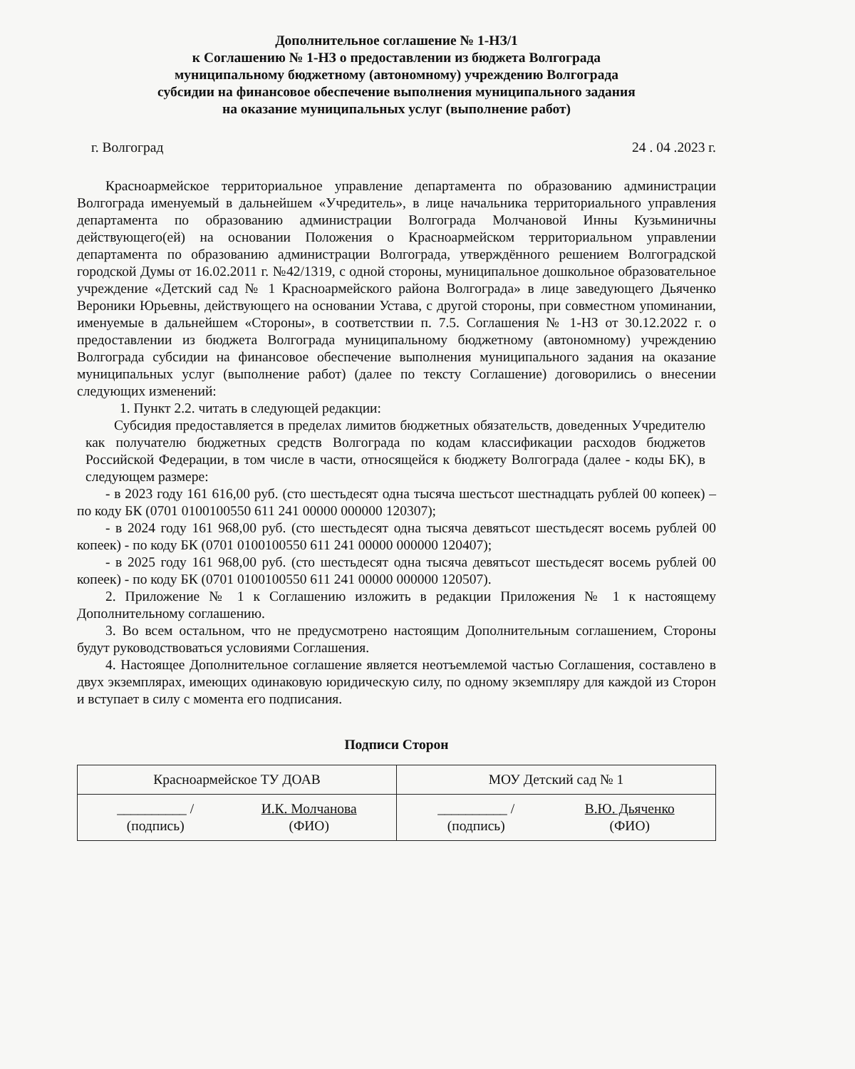Дополнительное соглашение № 1-НЗ/1
к Соглашению № 1-НЗ о предоставлении из бюджета Волгограда
муниципальному бюджетному (автономному) учреждению Волгограда
субсидии на финансовое обеспечение выполнения муниципального задания
на оказание муниципальных услуг (выполнение работ)
г. Волгоград 24 . 04 .2023 г.
Красноармейское территориальное управление департамента по образованию администрации Волгограда именуемый в дальнейшем «Учредитель», в лице начальника территориального управления департамента по образованию администрации Волгограда Молчановой Инны Кузьминичны действующего(ей) на основании Положения о Красноармейском территориальном управлении департамента по образованию администрации Волгограда, утверждённого решением Волгоградской городской Думы от 16.02.2011 г. №42/1319, с одной стороны, муниципальное дошкольное образовательное учреждение «Детский сад № 1 Красноармейского района Волгограда» в лице заведующего Дьяченко Вероники Юрьевны, действующего на основании Устава, с другой стороны, при совместном упоминании, именуемые в дальнейшем «Стороны», в соответствии п. 7.5. Соглашения № 1-НЗ от 30.12.2022 г. о предоставлении из бюджета Волгограда муниципальному бюджетному (автономному) учреждению Волгограда субсидии на финансовое обеспечение выполнения муниципального задания на оказание муниципальных услуг (выполнение работ) (далее по тексту Соглашение) договорились о внесении следующих изменений:
1. Пункт 2.2. читать в следующей редакции:
Субсидия предоставляется в пределах лимитов бюджетных обязательств, доведенных Учредителю как получателю бюджетных средств Волгограда по кодам классификации расходов бюджетов Российской Федерации, в том числе в части, относящейся к бюджету Волгограда (далее - коды БК), в следующем размере:
- в 2023 году 161 616,00 руб. (сто шестьдесят одна тысяча шестьсот шестнадцать рублей 00 копеек) – по коду БК (0701 0100100550 611 241 00000 000000 120307);
- в 2024 году 161 968,00 руб. (сто шестьдесят одна тысяча девятьсот шестьдесят восемь рублей 00 копеек) - по коду БК (0701 0100100550 611 241 00000 000000 120407);
- в 2025 году 161 968,00 руб. (сто шестьдесят одна тысяча девятьсот шестьдесят восемь рублей 00 копеек) - по коду БК (0701 0100100550 611 241 00000 000000 120507).
2. Приложение № 1 к Соглашению изложить в редакции Приложения № 1 к настоящему Дополнительному соглашению.
3. Во всем остальном, что не предусмотрено настоящим Дополнительным соглашением, Стороны будут руководствоваться условиями Соглашения.
4. Настоящее Дополнительное соглашение является неотъемлемой частью Соглашения, составлено в двух экземплярах, имеющих одинаковую юридическую силу, по одному экземпляру для каждой из Сторон и вступает в силу с момента его подписания.
Подписи Сторон
| Красноармейское ТУ ДОАВ | МОУ Детский сад № 1 |
| __________ / (подпись) И.К. Молчанова (ФИО) | __________ / (подпись) В.Ю. Дьяченко (ФИО) |